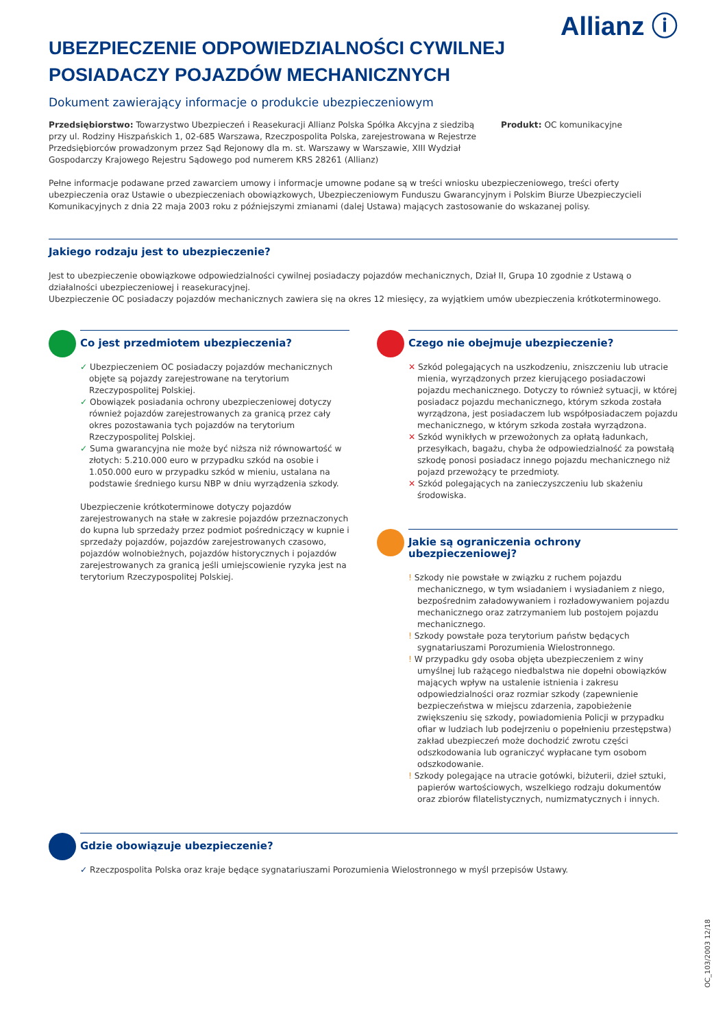Allianz ⓘ
UBEZPIECZENIE ODPOWIEDZIALNOŚCI CYWILNEJ
POSIADACZY POJAZDÓW MECHANICZNYCH
Dokument zawierający informacje o produkcie ubezpieczeniowym
Przedsiębiorstwo: Towarzystwo Ubezpieczeń i Reasekuracji Allianz Polska Spółka Akcyjna z siedzibą przy ul. Rodziny Hiszpańskich 1, 02-685 Warszawa, Rzeczpospolita Polska, zarejestrowana w Rejestrze Przedsiębiorców prowadzonym przez Sąd Rejonowy dla m. st. Warszawy w Warszawie, XIII Wydział Gospodarczy Krajowego Rejestru Sądowego pod numerem KRS 28261 (Allianz)
Produkt: OC komunikacyjne
Pełne informacje podawane przed zawarciem umowy i informacje umowne podane są w treści wniosku ubezpieczeniowego, treści oferty ubezpieczenia oraz Ustawie o ubezpieczeniach obowiązkowych, Ubezpieczeniowym Funduszu Gwarancyjnym i Polskim Biurze Ubezpieczycieli Komunikacyjnych z dnia 22 maja 2003 roku z późniejszymi zmianami (dalej Ustawa) mających zastosowanie do wskazanej polisy.
Jakiego rodzaju jest to ubezpieczenie?
Jest to ubezpieczenie obowiązkowe odpowiedzialności cywilnej posiadaczy pojazdów mechanicznych, Dział II, Grupa 10 zgodnie z Ustawą o działalności ubezpieczeniowej i reasekuracyjnej.
Ubezpieczenie OC posiadaczy pojazdów mechanicznych zawiera się na okres 12 miesięcy, za wyjątkiem umów ubezpieczenia krótkoterminowego.
Co jest przedmiotem ubezpieczenia?
✓ Ubezpieczeniem OC posiadaczy pojazdów mechanicznych objęte są pojazdy zarejestrowane na terytorium Rzeczypospolitej Polskiej.
✓ Obowiązek posiadania ochrony ubezpieczeniowej dotyczy również pojazdów zarejestrowanych za granicą przez cały okres pozostawania tych pojazdów na terytorium Rzeczypospolitej Polskiej.
✓ Suma gwarancyjna nie może być niższa niż równowartość w złotych: 5.210.000 euro w przypadku szkód na osobie i 1.050.000 euro w przypadku szkód w mieniu, ustalana na podstawie średniego kursu NBP w dniu wyrządzenia szkody.
Ubezpieczenie krótkoterminowe dotyczy pojazdów zarejestrowanych na stałe w zakresie pojazdów przeznaczonych do kupna lub sprzedaży przez podmiot pośredniczący w kupnie i sprzedaży pojazdów, pojazdów zarejestrowanych czasowo, pojazdów wolnobieżnych, pojazdów historycznych i pojazdów zarejestrowanych za granicą jeśli umiejscowienie ryzyka jest na terytorium Rzeczypospolitej Polskiej.
Czego nie obejmuje ubezpieczenie?
✕ Szkód polegających na uszkodzeniu, zniszczeniu lub utracie mienia, wyrządzonych przez kierującego posiadaczowi pojazdu mechanicznego. Dotyczy to również sytuacji, w której posiadacz pojazdu mechanicznego, którym szkoda została wyrządzona, jest posiadaczem lub współposiadaczem pojazdu mechanicznego, w którym szkoda została wyrządzona.
✕ Szkód wynikłych w przewożonych za opłatą ładunkach, przesyłkach, bagażu, chyba że odpowiedzialność za powstałą szkodę ponosi posiadacz innego pojazdu mechanicznego niż pojazd przewożący te przedmioty.
✕ Szkód polegających na zanieczyszczeniu lub skażeniu środowiska.
Jakie są ograniczenia ochrony ubezpieczeniowej?
! Szkody nie powstałe w związku z ruchem pojazdu mechanicznego, w tym wsiadaniem i wysiadaniem z niego, bezpośrednim załadowywaniem i rozładowywaniem pojazdu mechanicznego oraz zatrzymaniem lub postojem pojazdu mechanicznego.
! Szkody powstałe poza terytorium państw będących sygnatariuszami Porozumienia Wielostronnego.
! W przypadku gdy osoba objęta ubezpieczeniem z winy umyślnej lub rażącego niedbalstwa nie dopełni obowiązków mających wpływ na ustalenie istnienia i zakresu odpowiedzialności oraz rozmiar szkody (zapewnienie bezpieczeństwa w miejscu zdarzenia, zapobieżenie zwiększeniu się szkody, powiadomienia Policji w przypadku ofiar w ludziach lub podejrzeniu o popełnieniu przestępstwa) zakład ubezpieczeń może dochodzić zwrotu części odszkodowania lub ograniczyć wypłacane tym osobom odszkodowanie.
! Szkody polegające na utracie gotówki, biżuterii, dzieł sztuki, papierów wartościowych, wszelkiego rodzaju dokumentów oraz zbiorów filatelistycznych, numizmatycznych i innych.
Gdzie obowiązuje ubezpieczenie?
✓ Rzeczpospolita Polska oraz kraje będące sygnatariuszami Porozumienia Wielostronnego w myśl przepisów Ustawy.
OC_103/2003 12/18